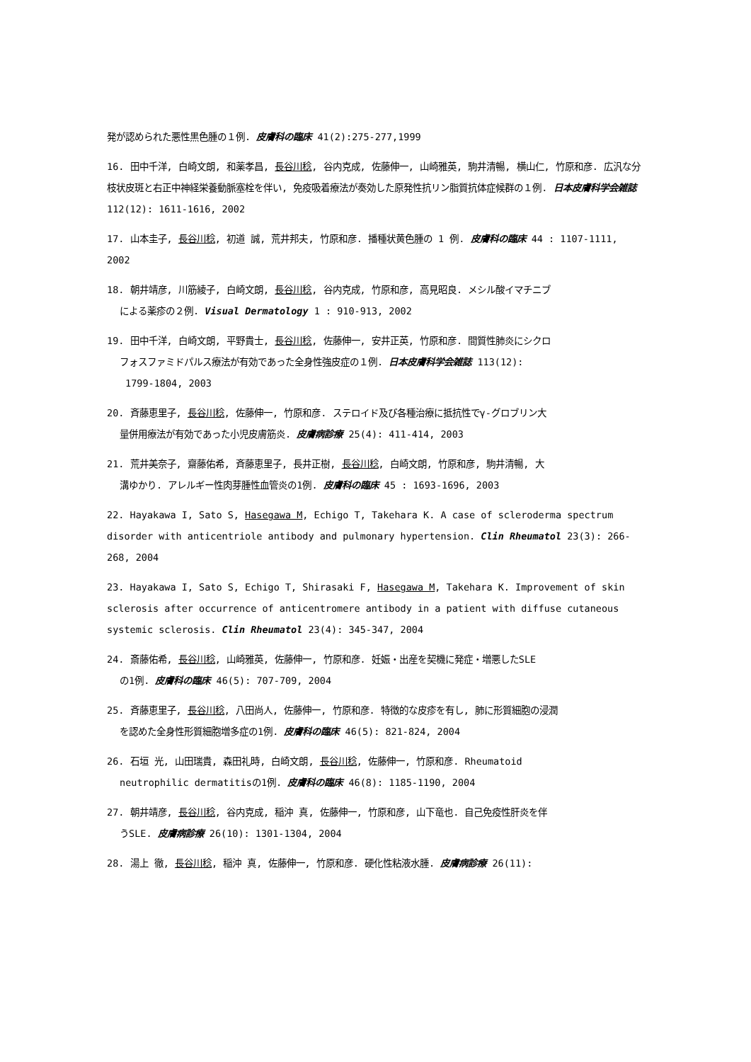発が認められた悪性黒色腫の１例. 皮膚科の臨床 41(2):275-277,1999
16. 田中千洋, 白崎文朗, 和薬孝昌, 長谷川稔, 谷内克成, 佐藤伸一, 山崎雅英, 駒井清暢, 横山仁, 竹原和彦. 広汎な分枝状皮斑と右正中神経栄養動脈塞栓を伴い, 免疫吸着療法が奏効した原発性抗リン脂質抗体症候群の１例. 日本皮膚科学会雑誌 112(12): 1611-1616, 2002
17. 山本圭子, 長谷川稔, 初道 誠, 荒井邦夫, 竹原和彦. 播種状黄色腫の 1 例. 皮膚科の臨床 44 : 1107-1111, 2002
18. 朝井靖彦, 川筋綾子, 白崎文朗, 長谷川稔, 谷内克成, 竹原和彦, 高見昭良. メシル酸イマチニブ
による薬疹の２例. Visual Dermatology 1 : 910-913, 2002
19. 田中千洋, 白崎文朗, 平野貴士, 長谷川稔, 佐藤伸一, 安井正英, 竹原和彦. 間質性肺炎にシクロ
フォスファミドパルス療法が有効であった全身性強皮症の１例. 日本皮膚科学会雑誌 113(12):
1799-1804, 2003
20. 斉藤恵里子, 長谷川稔, 佐藤伸一, 竹原和彦. ステロイド及び各種治療に抵抗性でγ-グロブリン大
量併用療法が有効であった小児皮膚筋炎. 皮膚病診療 25(4): 411-414, 2003
21. 荒井美奈子, 齋藤佑希, 斉藤恵里子, 長井正樹, 長谷川稔, 白崎文朗, 竹原和彦, 駒井清暢, 大
溝ゆかり. アレルギー性肉芽腫性血管炎の1例. 皮膚科の臨床 45 : 1693-1696, 2003
22. Hayakawa I, Sato S, Hasegawa M, Echigo T, Takehara K. A case of scleroderma spectrum disorder with anticentriole antibody and pulmonary hypertension. Clin Rheumatol 23(3): 266-268, 2004
23. Hayakawa I, Sato S, Echigo T, Shirasaki F, Hasegawa M, Takehara K. Improvement of skin sclerosis after occurrence of anticentromere antibody in a patient with diffuse cutaneous systemic sclerosis. Clin Rheumatol 23(4): 345-347, 2004
24. 斎藤佑希, 長谷川稔, 山崎雅英, 佐藤伸一, 竹原和彦. 妊娠・出産を契機に発症・増悪したSLE
の1例. 皮膚科の臨床 46(5): 707-709, 2004
25. 斉藤恵里子, 長谷川稔, 八田尚人, 佐藤伸一, 竹原和彦. 特徴的な皮疹を有し, 肺に形質細胞の浸潤
を認めた全身性形質細胞増多症の1例. 皮膚科の臨床 46(5): 821-824, 2004
26. 石垣 光, 山田瑞貴, 森田礼時, 白崎文朗, 長谷川稔, 佐藤伸一, 竹原和彦. Rheumatoid
neutrophilic dermatitisの1例. 皮膚科の臨床 46(8): 1185-1190, 2004
27. 朝井靖彦, 長谷川稔, 谷内克成, 稲沖 真, 佐藤伸一, 竹原和彦, 山下竜也. 自己免疫性肝炎を伴
うSLE. 皮膚病診療 26(10): 1301-1304, 2004
28. 湯上 徹, 長谷川稔, 稲沖 真, 佐藤伸一, 竹原和彦. 硬化性粘液水腫. 皮膚病診療 26(11):